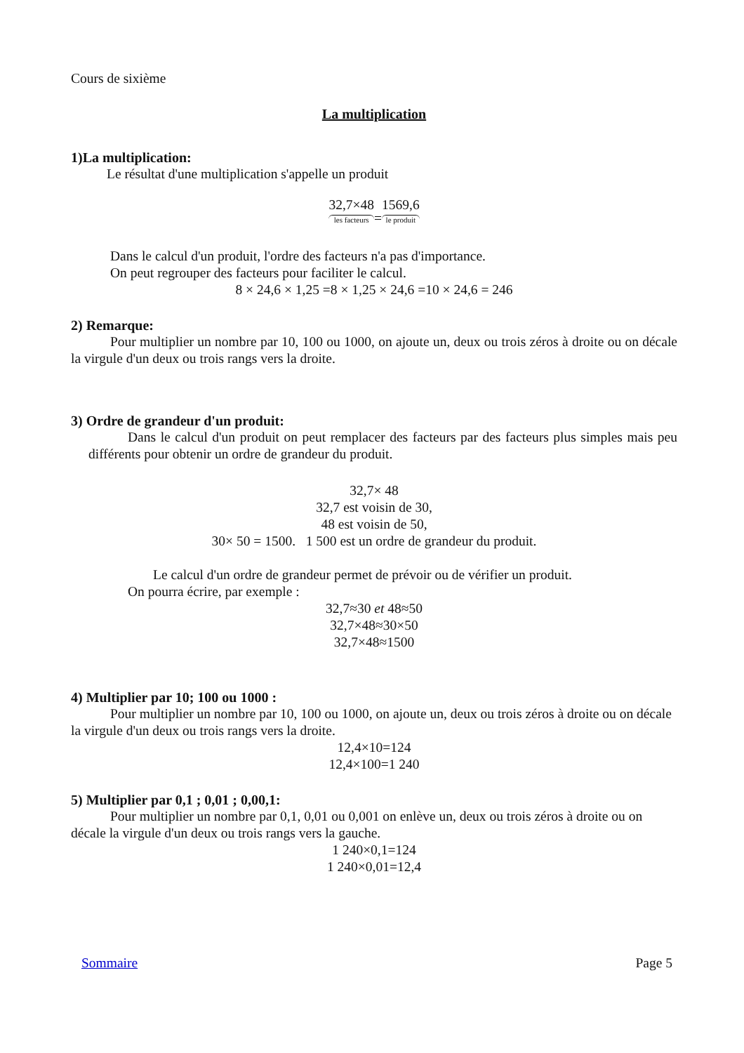Cours de sixième
La multiplication
1)La multiplication:
Le résultat d'une multiplication s'appelle un produit
32,7×48 les facteurs=1569,6 le produit
Dans le calcul d'un produit, l'ordre des facteurs n'a pas d'importance.
On peut regrouper des facteurs pour faciliter le calcul.
8 × 24,6 × 1,25 =8 × 1,25 × 24,6 =10 × 24,6 = 246
2) Remarque:
Pour multiplier un nombre par 10, 100 ou 1000, on ajoute un, deux ou trois zéros à droite ou on décale la virgule d'un deux ou trois rangs vers la droite.
3) Ordre de grandeur d'un produit:
Dans le calcul d'un produit on peut remplacer des facteurs par des facteurs plus simples mais peu différents pour obtenir un ordre de grandeur du produit.
32,7× 48
32,7 est voisin de 30,
48 est voisin de 50,
30× 50 = 1500. 1 500 est un ordre de grandeur du produit.
Le calcul d'un ordre de grandeur permet de prévoir ou de vérifier un produit.
On pourra écrire, par exemple :
32,7≈30 et 48≈50
32,7×48≈30×50
32,7×48≈1500
4) Multiplier par 10; 100 ou 1000 :
Pour multiplier un nombre par 10, 100 ou 1000, on ajoute un, deux ou trois zéros à droite ou on décale la virgule d'un deux ou trois rangs vers la droite.
12,4×10=124
12,4×100=1 240
5) Multiplier par 0,1 ; 0,01 ; 0,00,1:
Pour multiplier un nombre par 0,1, 0,01 ou 0,001 on enlève un, deux ou trois zéros à droite ou on décale la virgule d'un deux ou trois rangs vers la gauche.
1 240×0,1=124
1 240×0,01=12,4
Sommaire Page 5